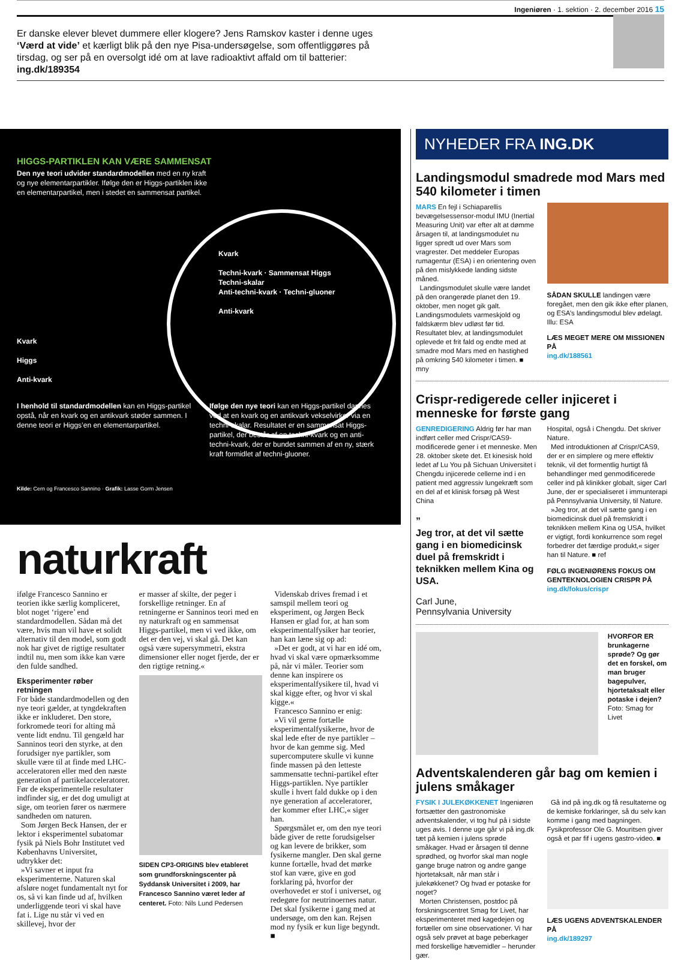Ingeniøren · 1. sektion · 2. december 2016 15
Er danske elever blevet dummere eller klogere? Jens Ramskov kaster i denne uges ‘Værd at vide’ et kærligt blik på den nye Pisa-undersøgelse, som offentliggøres på tirsdag, og ser på en oversolgt idé om at lave radioaktivt affald om til batterier: ing.dk/189354
HIGGS-PARTIKLEN KAN VÆRE SAMMENSAT
Den nye teori udvider standardmodellen med en ny kraft og nye elementarpartikler. Ifølge den er Higgs-partiklen ikke en elementarpartikel, men i stedet en sammensat partikel.
Kvark
Techni-kvark · Sammensat Higgs
Techni-skalar
Anti-techni-kvark · Techni-gluoner
Anti-kvark
Kvark
Higgs
Anti-kvark
I henhold til standardmodellen kan en Higgs-partikel opstå, når en kvark og en antikvark støder sammen. I denne teori er Higgs’en en elementarpartikel.
Ifølge den nye teori kan en Higgs-partikel dannes ved at en kvark og en antikvark vekselvirker via en techni-skalar. Resultatet er en sammensat Higgs-partikel, der består af en techni-kvark og en anti-techni-kvark, der er bundet sammen af en ny, stærk kraft formidlet af techni-gluoner.
Kilde: Cern og Francesco Sannino · Grafik: Lasse Gorm Jensen
naturkraft
ifølge Francesco Sannino er teorien ikke særlig kompliceret, blot noget ‘rigere’ end standardmodellen. Sådan må det være, hvis man vil have et solidt alternativ til den model, som godt nok har givet de rigtige resultater indtil nu, men som ikke kan være den fulde sandhed.
Eksperimenter røber retningen
For både standardmodellen og den nye teori gælder, at tyngdekraften ikke er inkluderet. Den store, forkromede teori for alting må vente lidt endnu. Til gengæld har Sanninos teori den styrke, at den forudsiger nye partikler, som skulle være til at finde med LHC-acceleratoren eller med den næste generation af partikelacceleratorer. Før de eksperimentelle resultater indfinder sig, er det dog umuligt at sige, om teorien fører os nærmere sandheden om naturen.
Som Jørgen Beck Hansen, der er lektor i eksperimentel subatomar fysik på Niels Bohr Institutet ved Københavns Universitet, udtrykker det:
»Vi savner et input fra eksperimenterne. Naturen skal afsløre noget fundamentalt nyt for os, så vi kan finde ud af, hvilken underliggende teori vi skal have fat i. Lige nu står vi ved en skillevej, hvor der
er masser af skilte, der peger i forskellige retninger. En af retningerne er Sanninos teori med en ny naturkraft og en sammensat Higgs-partikel, men vi ved ikke, om det er den vej, vi skal gå. Det kan også være supersymmetri, ekstra dimensioner eller noget fjerde, der er den rigtige retning.«
SIDEN CP3-ORIGINS blev etableret som grundforskningscenter på Syddansk Universitet i 2009, har Francesco Sannino været leder af centeret. Foto: Nils Lund Pedersen
Videnskab drives fremad i et samspil mellem teori og eksperiment, og Jørgen Beck Hansen er glad for, at han som eksperimentalfysiker har teorier, han kan læne sig op ad:
»Det er godt, at vi har en idé om, hvad vi skal være opmærksomme på, når vi måler. Teorier som denne kan inspirere os eksperimentalfysikere til, hvad vi skal kigge efter, og hvor vi skal kigge.«
Francesco Sannino er enig:
»Vi vil gerne fortælle eksperimentalfysikerne, hvor de skal lede efter de nye partikler – hvor de kan gemme sig. Med supercomputere skulle vi kunne finde massen på den letteste sammensatte techni-partikel efter Higgs-partiklen. Nye partikler skulle i hvert fald dukke op i den nye generation af acceleratorer, der kommer efter LHC,« siger han.
Spørgsmålet er, om den nye teori både giver de rette forudsigelser og kan levere de brikker, som fysikerne mangler. Den skal gerne kunne fortælle, hvad det mørke stof kan være, give en god forklaring på, hvorfor der overhovedet er stof i universet, og redegøre for neutrinoernes natur. Det skal fysikerne i gang med at undersøge, om den kan. Rejsen mod ny fysik er kun lige begyndt. ■
NYHEDER FRA ING.DK
Landingsmodul smadrede mod Mars med 540 kilometer i timen
MARS En fejl i Schiaparellis bevægelsessensor-modul IMU (Inertial Measuring Unit) var efter alt at dømme årsagen til, at landingsmodulet nu ligger spredt ud over Mars som vragrester. Det meddeler Europas rumagentur (ESA) i en orientering oven på den mislykkede landing sidste måned.
Landingsmodulet skulle være landet på den orangerøde planet den 19. oktober, men noget gik galt. Landingsmodulets varmeskjold og faldskærm blev udløst før tid. Resultatet blev, at landingsmodulet oplevede et frit fald og endte med at smadre mod Mars med en hastighed på omkring 540 kilometer i timen. ■ mny
SÅDAN SKULLE landingen være foregået, men den gik ikke efter planen, og ESA’s landingsmodul blev ødelagt. Illu: ESA
LÆS MEGET MERE OM MISSIONEN PÅ
ing.dk/188561
Crispr-redigerede celler injiceret i menneske for første gang
GENREDIGERING Aldrig før har man indført celler med Crispr/CAS9-modificerede gener i et menneske. Men 28. oktober skete det. Et kinesisk hold ledet af Lu You på Sichuan Universitet i Chengdu injicerede cellerne ind i en patient med aggressiv lungekræft som en del af et klinisk forsøg på West China
”
Jeg tror, at det vil sætte gang i en biomedicinsk duel på fremskridt i teknikken mellem Kina og USA.
Carl June,
Pennsylvania University
Hospital, også i Chengdu. Det skriver Nature.
Med introduktionen af Crispr/CAS9, der er en simplere og mere effektiv teknik, vil det formentlig hurtigt få behandlinger med genmodificerede celler ind på klinikker globalt, siger Carl June, der er specialiseret i immunterapi på Pennsylvania University, til Nature.
»Jeg tror, at det vil sætte gang i en biomedicinsk duel på fremskridt i teknikken mellem Kina og USA, hvilket er vigtigt, fordi konkurrence som regel forbedrer det færdige produkt,« siger han til Nature. ■ ref
FØLG INGENIØRENS FOKUS OM GENTEKNOLOGIEN CRISPR PÅ
ing.dk/fokus/crispr
HVORFOR ER brunkagerne sprøde? Og gør det en forskel, om man bruger bagepulver, hjortetaksalt eller potaske i dejen? Foto: Smag for Livet
Adventskalenderen går bag om kemien i julens småkager
FYSIK I JULEKØKKENET Ingeniøren fortsætter den gastronomiske adventskalender, vi tog hul på i sidste uges avis. I denne uge går vi på ing.dk tæt på kemien i julens sprøde småkager. Hvad er årsagen til denne sprødhed, og hvorfor skal man nogle gange bruge natron og andre gange hjortetaksalt, når man står i julekøkkenet? Og hvad er potaske for noget?
Morten Christensen, postdoc på forskningscentret Smag for Livet, har eksperimenteret med kagedejen og fortæller om sine observationer. Vi har også selv prøvet at bage peberkager med forskellige hævemidler – herunder gær.
Gå ind på ing.dk og få resultaterne og de kemiske forklaringer, så du selv kan komme i gang med bagningen. Fysikprofessor Ole G. Mouritsen giver også et par fif i ugens gastro-video. ■
LÆS UGENS ADVENTSKALENDER PÅ
ing.dk/189297